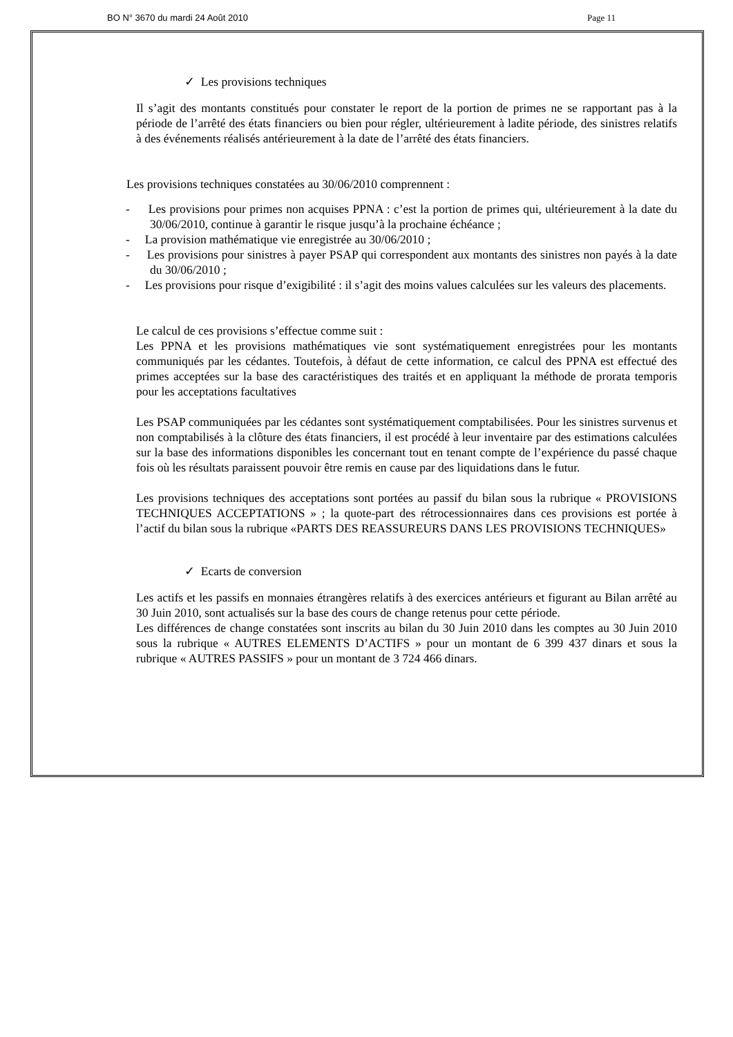BO N° 3670 du mardi 24 Août 2010 Page 11
✓ Les provisions techniques
Il s’agit des montants constitués pour constater le report de la portion de primes ne se rapportant pas à la période de l’arrêté des états financiers ou bien pour régler, ultérieurement à ladite période, des sinistres relatifs à des événements réalisés antérieurement à la date de l’arrêté des états financiers.
Les provisions techniques constatées au 30/06/2010 comprennent :
- Les provisions pour primes non acquises PPNA : c’est la portion de primes qui, ultérieurement à la date du 30/06/2010, continue à garantir le risque jusqu’à la prochaine échéance ;
- La provision mathématique vie enregistrée au 30/06/2010 ;
- Les provisions pour sinistres à payer PSAP qui correspondent aux montants des sinistres non payés à la date du 30/06/2010 ;
- Les provisions pour risque d’exigibilité : il s’agit des moins values calculées sur les valeurs des placements.
Le calcul de ces provisions s’effectue comme suit :
Les PPNA et les provisions mathématiques vie sont systématiquement enregistrées pour les montants communiqués par les cédantes. Toutefois, à défaut de cette information, ce calcul des PPNA est effectué des primes acceptées sur la base des caractéristiques des traités et en appliquant la méthode de prorata temporis pour les acceptations facultatives
Les PSAP communiquées par les cédantes sont systématiquement comptabilisées. Pour les sinistres survenus et non comptabilisés à la clôture des états financiers, il est procédé à leur inventaire par des estimations calculées sur la base des informations disponibles les concernant tout en tenant compte de l’expérience du passé chaque fois où les résultats paraissent pouvoir être remis en cause par des liquidations dans le futur.
Les provisions techniques des acceptations sont portées au passif du bilan sous la rubrique « PROVISIONS TECHNIQUES ACCEPTATIONS » ; la quote-part des rétrocessionnaires dans ces provisions est portée à l’actif du bilan sous la rubrique «PARTS DES REASSUREURS DANS LES PROVISIONS TECHNIQUES»
✓ Ecarts de conversion
Les actifs et les passifs en monnaies étrangères relatifs à des exercices antérieurs et figurant au Bilan arrêté au 30 Juin 2010, sont actualisés sur la base des cours de change retenus pour cette période.
Les différences de change constatées sont inscrits au bilan du 30 Juin 2010 dans les comptes au 30 Juin 2010 sous la rubrique « AUTRES ELEMENTS D’ACTIFS » pour un montant de 6 399 437 dinars et sous la rubrique « AUTRES PASSIFS » pour un montant de 3 724 466 dinars.